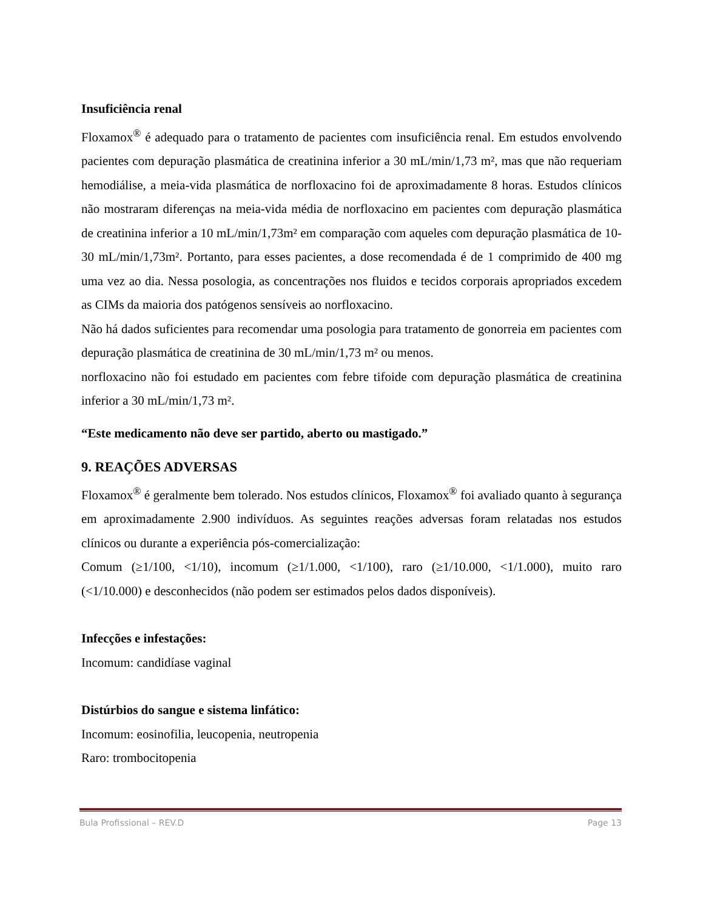Insuficiência renal
Floxamox<sup>®</sup> é adequado para o tratamento de pacientes com insuficiência renal. Em estudos envolvendo pacientes com depuração plasmática de creatinina inferior a 30 mL/min/1,73 m², mas que não requeriam hemodiálise, a meia-vida plasmática de norfloxacino foi de aproximadamente 8 horas. Estudos clínicos não mostraram diferenças na meia-vida média de norfloxacino em pacientes com depuração plasmática de creatinina inferior a 10 mL/min/1,73m² em comparação com aqueles com depuração plasmática de 10-30 mL/min/1,73m². Portanto, para esses pacientes, a dose recomendada é de 1 comprimido de 400 mg uma vez ao dia. Nessa posologia, as concentrações nos fluidos e tecidos corporais apropriados excedem as CIMs da maioria dos patógenos sensíveis ao norfloxacino.
Não há dados suficientes para recomendar uma posologia para tratamento de gonorreia em pacientes com depuração plasmática de creatinina de 30 mL/min/1,73 m² ou menos.
norfloxacino não foi estudado em pacientes com febre tifoide com depuração plasmática de creatinina inferior a 30 mL/min/1,73 m².
“Este medicamento não deve ser partido, aberto ou mastigado.”
9. REAÇÕES ADVERSAS
Floxamox<sup>®</sup> é geralmente bem tolerado. Nos estudos clínicos, Floxamox<sup>®</sup> foi avaliado quanto à segurança em aproximadamente 2.900 indivíduos. As seguintes reações adversas foram relatadas nos estudos clínicos ou durante a experiência pós-comercialização:
Comum (≥1/100, <1/10), incomum (≥1/1.000, <1/100), raro (≥1/10.000, <1/1.000), muito raro (<1/10.000) e desconhecidos (não podem ser estimados pelos dados disponíveis).
Infecções e infestações:
Incomum: candidíase vaginal
Distúrbios do sangue e sistema linfático:
Incomum: eosinofilia, leucopenia, neutropenia
Raro: trombocitopenia
Bula Profissional – REV.D Page 13